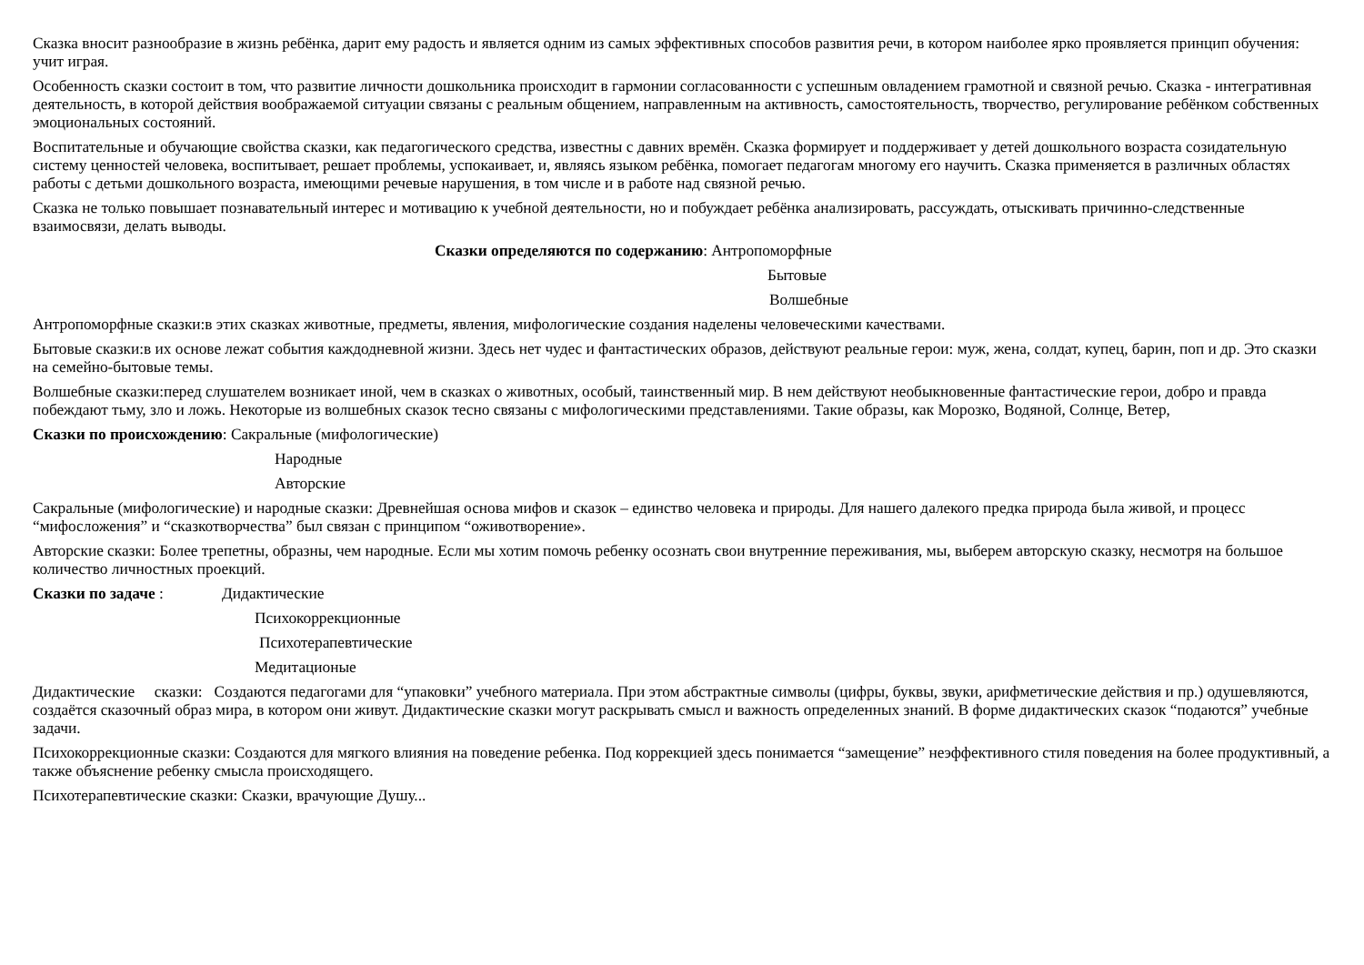Сказка вносит разнообразие в жизнь ребёнка, дарит ему радость и является одним из самых эффективных способов развития речи, в котором наиболее ярко проявляется принцип обучения: учит играя.
Особенность сказки состоит в том, что развитие личности дошкольника происходит в гармонии согласованности с успешным овладением грамотной и связной речью. Сказка - интегративная деятельность, в которой действия воображаемой ситуации связаны с реальным общением, направленным на активность, самостоятельность, творчество, регулирование ребёнком собственных эмоциональных состояний.
Воспитательные и обучающие свойства сказки, как педагогического средства, известны с давних времён. Сказка формирует и поддерживает у детей дошкольного возраста созидательную систему ценностей человека, воспитывает, решает проблемы, успокаивает, и, являясь языком ребёнка, помогает педагогам многому его научить. Сказка применяется в различных областях работы с детьми дошкольного возраста, имеющими речевые нарушения, в том числе и в работе над связной речью.
Сказка не только повышает познавательный интерес и мотивацию к учебной деятельности, но и побуждает ребёнка анализировать, рассуждать, отыскивать причинно-следственные взаимосвязи, делать выводы.
Сказки определяются по содержанию: Антропоморфные
Бытовые
Волшебные
Антропоморфные сказки:в этих сказках животные, предметы, явления, мифологические создания наделены человеческими качествами.
Бытовые сказки:в их основе лежат события каждодневной жизни. Здесь нет чудес и фантастических образов, действуют реальные герои: муж, жена, солдат, купец, барин, поп и др. Это сказки на семейно-бытовые темы.
Волшебные сказки:перед слушателем возникает иной, чем в сказках о животных, особый, таинственный мир. В нем действуют необыкновенные фантастические герои, добро и правда побеждают тьму, зло и ложь. Некоторые из волшебных сказок тесно связаны с мифологическими представлениями. Такие образы, как Морозко, Водяной, Солнце, Ветер,
Сказки по происхождению: Сакральные (мифологические)
Народные
Авторские
Сакральные (мифологические) и народные сказки: Древнейшая основа мифов и сказок – единство человека и природы. Для нашего далекого предка природа была живой, и процесс “мифосложения” и “сказкотворчества” был связан с принципом “оживотворение».
Авторские сказки: Более трепетны, образны, чем народные. Если мы хотим помочь ребенку осознать свои внутренние переживания, мы, выберем авторскую сказку, несмотря на большое количество личностных проекций.
Сказки по задаче : Дидактические
Психокоррекционные
Психотерапевтические
Медитационые
Дидактические сказки: Создаются педагогами для “упаковки” учебного материала. При этом абстрактные символы (цифры, буквы, звуки, арифметические действия и пр.) одушевляются, создаётся сказочный образ мира, в котором они живут. Дидактические сказки могут раскрывать смысл и важность определенных знаний. В форме дидактических сказок “подаются” учебные задачи.
Психокоррекционные сказки: Создаются для мягкого влияния на поведение ребенка. Под коррекцией здесь понимается “замещение” неэффективного стиля поведения на более продуктивный, а также объяснение ребенку смысла происходящего.
Психотерапевтические сказки: Сказки, врачующие Душу...